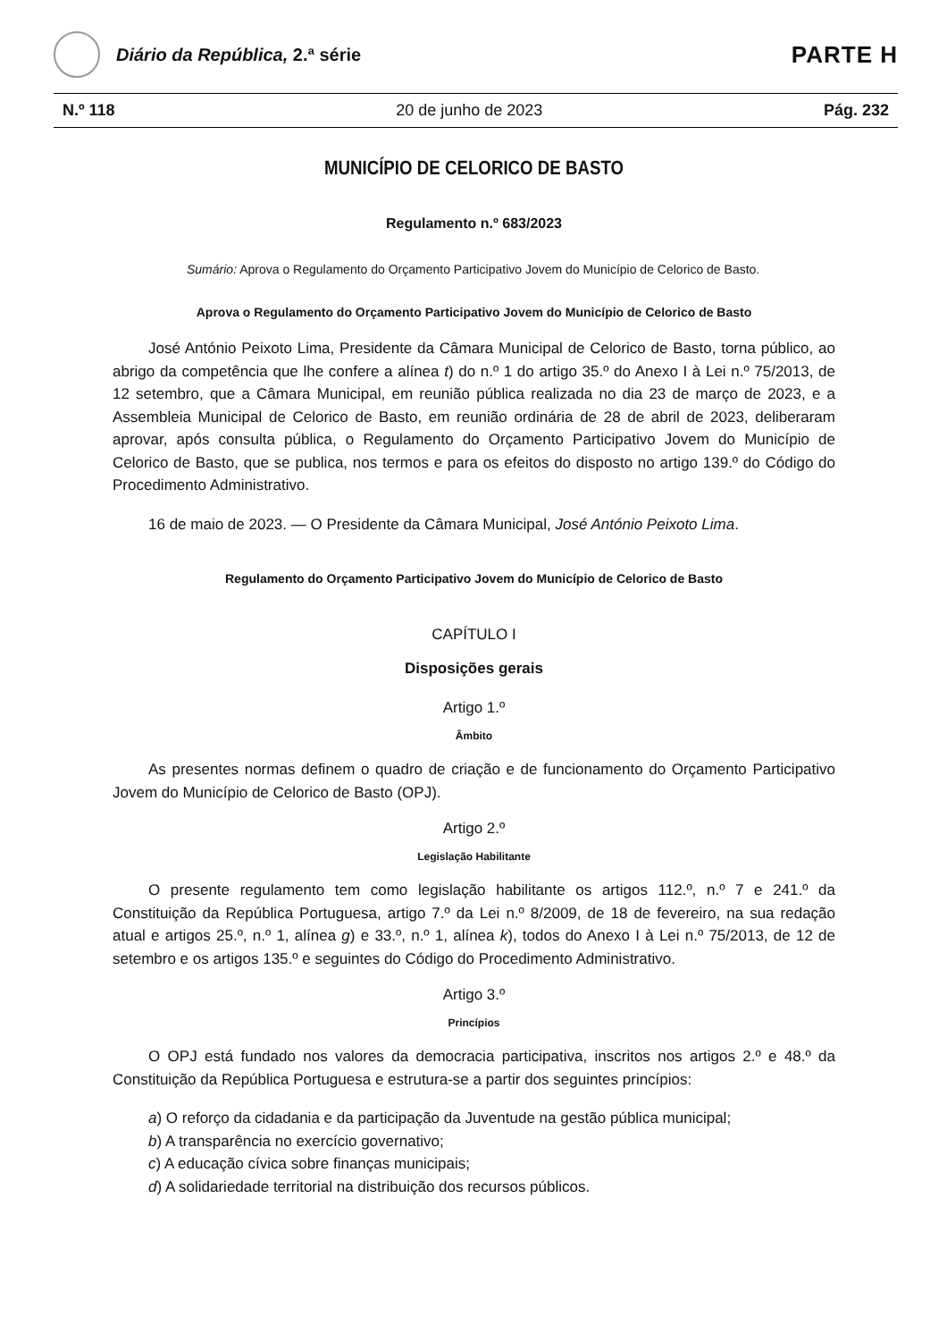Diário da República, 2.ª série
PARTE H
N.º 118 20 de junho de 2023 Pág. 232
MUNICÍPIO DE CELORICO DE BASTO
Regulamento n.º 683/2023
Sumário: Aprova o Regulamento do Orçamento Participativo Jovem do Município de Celorico de Basto.
Aprova o Regulamento do Orçamento Participativo Jovem do Município de Celorico de Basto
José António Peixoto Lima, Presidente da Câmara Municipal de Celorico de Basto, torna público, ao abrigo da competência que lhe confere a alínea t) do n.º 1 do artigo 35.º do Anexo I à Lei n.º 75/2013, de 12 setembro, que a Câmara Municipal, em reunião pública realizada no dia 23 de março de 2023, e a Assembleia Municipal de Celorico de Basto, em reunião ordinária de 28 de abril de 2023, deliberaram aprovar, após consulta pública, o Regulamento do Orçamento Participativo Jovem do Município de Celorico de Basto, que se publica, nos termos e para os efeitos do disposto no artigo 139.º do Código do Procedimento Administrativo.
16 de maio de 2023. — O Presidente da Câmara Municipal, José António Peixoto Lima.
Regulamento do Orçamento Participativo Jovem do Município de Celorico de Basto
CAPÍTULO I
Disposições gerais
Artigo 1.º
Âmbito
As presentes normas definem o quadro de criação e de funcionamento do Orçamento Participativo Jovem do Município de Celorico de Basto (OPJ).
Artigo 2.º
Legislação Habilitante
O presente regulamento tem como legislação habilitante os artigos 112.º, n.º 7 e 241.º da Constituição da República Portuguesa, artigo 7.º da Lei n.º 8/2009, de 18 de fevereiro, na sua redação atual e artigos 25.º, n.º 1, alínea g) e 33.º, n.º 1, alínea k), todos do Anexo I à Lei n.º 75/2013, de 12 de setembro e os artigos 135.º e seguintes do Código do Procedimento Administrativo.
Artigo 3.º
Princípios
O OPJ está fundado nos valores da democracia participativa, inscritos nos artigos 2.º e 48.º da Constituição da República Portuguesa e estrutura-se a partir dos seguintes princípios:
a) O reforço da cidadania e da participação da Juventude na gestão pública municipal;
b) A transparência no exercício governativo;
c) A educação cívica sobre finanças municipais;
d) A solidariedade territorial na distribuição dos recursos públicos.